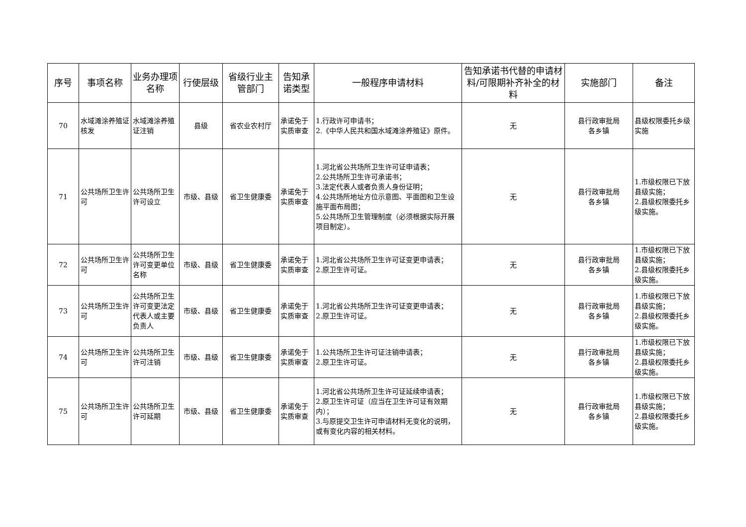| 序号 | 事项名称 | 业务办理项名称 | 行使层级 | 省级行业主管部门 | 告知承诺类型 | 一般程序申请材料 | 告知承诺书代替的申请材料/可限期补齐补全的材料 | 实施部门 | 备注 |
| --- | --- | --- | --- | --- | --- | --- | --- | --- | --- |
| 70 | 水域滩涂养殖证核发 | 水域滩涂养殖证注销 | 县级 | 省农业农村厅 | 承诺免于实质审查 | 1.行政许可申请书； 2.《中华人民共和国水域滩涂养殖证》原件。 | 无 | 县行政审批局 各乡镇 | 县级权限委托乡级实施 |
| 71 | 公共场所卫生许可 | 公共场所卫生许可设立 | 市级、县级 | 省卫生健康委 | 承诺免于实质审查 | 1.河北省公共场所卫生许可证申请表； 2.公共场所卫生许可承诺书； 3.法定代表人或者负责人身份证明； 4.公共场所地址方位示意图、平面图和卫生设施平面布局图； 5.公共场所卫生管理制度（必须根据实际开展项目制定）。 | 无 | 县行政审批局 各乡镇 | 1.市级权限已下放县级实施； 2.县级权限委托乡级实施。 |
| 72 | 公共场所卫生许可 | 公共场所卫生许可变更单位名称 | 市级、县级 | 省卫生健康委 | 承诺免于实质审查 | 1.河北省公共场所卫生许可证变更申请表； 2.原卫生许可证。 | 无 | 县行政审批局 各乡镇 | 1.市级权限已下放县级实施； 2.县级权限委托乡级实施。 |
| 73 | 公共场所卫生许可 | 公共场所卫生许可变更法定代表人或主要负责人 | 市级、县级 | 省卫生健康委 | 承诺免于实质审查 | 1.河北省公共场所卫生许可证变更申请表； 2.原卫生许可证。 | 无 | 县行政审批局 各乡镇 | 1.市级权限已下放县级实施； 2.县级权限委托乡级实施。 |
| 74 | 公共场所卫生许可 | 公共场所卫生许可注销 | 市级、县级 | 省卫生健康委 | 承诺免于实质审查 | 1.公共场所卫生许可证注销申请表； 2.原卫生许可证。 | 无 | 县行政审批局 各乡镇 | 1.市级权限已下放县级实施； 2.县级权限委托乡级实施。 |
| 75 | 公共场所卫生许可 | 公共场所卫生许可延期 | 市级、县级 | 省卫生健康委 | 承诺免于实质审查 | 1.河北省公共场所卫生许可证延续申请表； 2.原卫生许可证（应当在卫生许可证有效期内）； 3.与原提交卫生许可申请材料无变化的说明，或有变化内容的相关材料。 | 无 | 县行政审批局 各乡镇 | 1.市级权限已下放县级实施； 2.县级权限委托乡级实施。 |